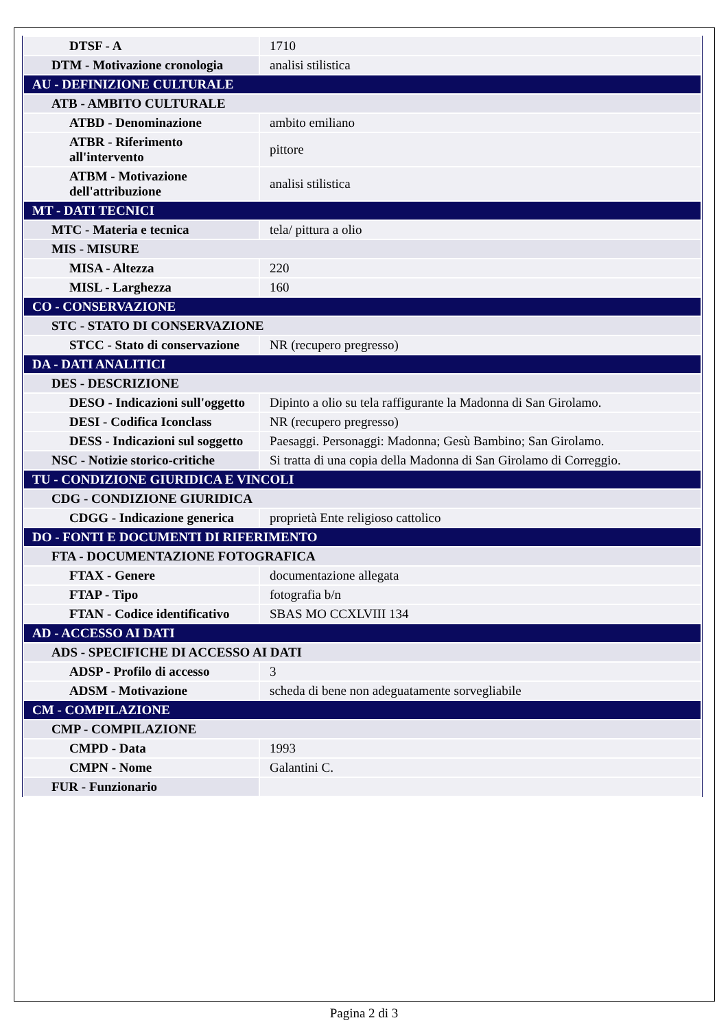| DTSF - A | 1710 |
| DTM - Motivazione cronologia | analisi stilistica |
| AU - DEFINIZIONE CULTURALE | |
| ATB - AMBITO CULTURALE | |
| ATBD - Denominazione | ambito emiliano |
| ATBR - Riferimento all'intervento | pittore |
| ATBM - Motivazione dell'attribuzione | analisi stilistica |
| MT - DATI TECNICI | |
| MTC - Materia e tecnica | tela/ pittura a olio |
| MIS - MISURE | |
| MISA - Altezza | 220 |
| MISL - Larghezza | 160 |
| CO - CONSERVAZIONE | |
| STC - STATO DI CONSERVAZIONE | |
| STCC - Stato di conservazione | NR (recupero pregresso) |
| DA - DATI ANALITICI | |
| DES - DESCRIZIONE | |
| DESO - Indicazioni sull'oggetto | Dipinto a olio su tela raffigurante la Madonna di San Girolamo. |
| DESI - Codifica Iconclass | NR (recupero pregresso) |
| DESS - Indicazioni sul soggetto | Paesaggi. Personaggi: Madonna; Gesù Bambino; San Girolamo. |
| NSC - Notizie storico-critiche | Si tratta di una copia della Madonna di San Girolamo di Correggio. |
| TU - CONDIZIONE GIURIDICA E VINCOLI | |
| CDG - CONDIZIONE GIURIDICA | |
| CDGG - Indicazione generica | proprietà Ente religioso cattolico |
| DO - FONTI E DOCUMENTI DI RIFERIMENTO | |
| FTA - DOCUMENTAZIONE FOTOGRAFICA | |
| FTAX - Genere | documentazione allegata |
| FTAP - Tipo | fotografia b/n |
| FTAN - Codice identificativo | SBAS MO CCXLVIII 134 |
| AD - ACCESSO AI DATI | |
| ADS - SPECIFICHE DI ACCESSO AI DATI | |
| ADSP - Profilo di accesso | 3 |
| ADSM - Motivazione | scheda di bene non adeguatamente sorvegliabile |
| CM - COMPILAZIONE | |
| CMP - COMPILAZIONE | |
| CMPD - Data | 1993 |
| CMPN - Nome | Galantini C. |
| FUR - Funzionario | |
Pagina 2 di 3